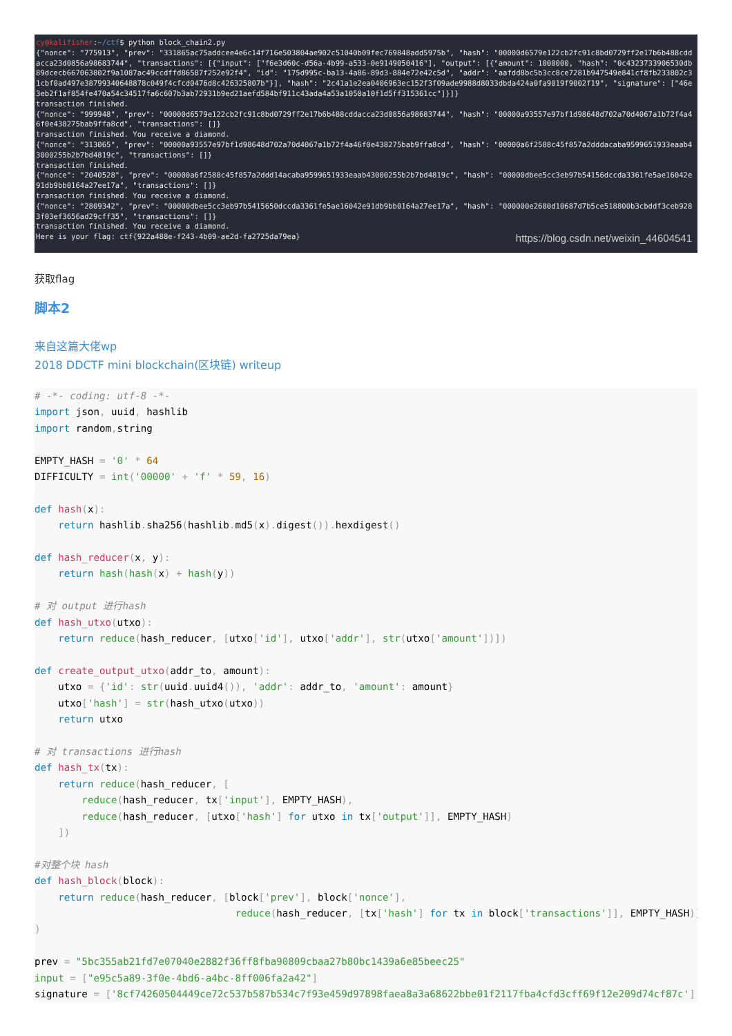cy@kalifisher:~/ctf$ python block_chain2.py {"nonce": "775913", "prev": "331865ac75addcee4e6c14f716e503804ae902c51040b09fec769848add5975b", "hash": "00000d6579e122cb2fc91c8bd0729ff2e17b6b488cddacca23d0856a98683744", "transactions": [{"input": ["f6e3d60c-d56a-4b99-a533-0e9149050416"], "output": [{"amount": 1000000, "hash": "0c4323733906530db89dcecb667063802f9a1087ac49ccdffd86587f252e92f4", "id": "175d995c-ba13-4a86-89d3-884e72e42c5d", "addr": "aafdd8bc5b3cc8ce7281b947549e841cf8fb233802c31cbf0ad497e38799340648878c049f4cfcd0476d8c426325807b"}], "hash": "2c41a1e2ea0406963ec152f3f09ade9988d8033dbda424a0fa9019f9002f19", "signature": ["46e3eb2f1af854fe470a54c34517fa6c607b3ab72931b9ed21aefd584bf911c43ada4a53a1050a10f1d5ff315361cc"]}]} transaction finished. {"nonce": "999948", "prev": "00000d6579e122cb2fc91c8bd0729ff2e17b6b488cddacca23d0856a98683744", "hash": "00000a93557e97bf1d98648d702a70d4067a1b72f4a46f0e438275bab9ffa8cd", "transactions": []} transaction finished. You receive a diamond. {"nonce": "313065", "prev": "00000a93557e97bf1d98648d702a70d4067a1b72f4a46f0e438275bab9ffa8cd", "hash": "00000a6f2588c45f857a2dddacaba9599651933eaab43000255b2b7bd4819c", "transactions": []} transaction finished. {"nonce": "2040528", "prev": "00000a6f2588c45f857a2ddd14acaba9599651933eaab43000255b2b7bd4819c", "hash": "00000dbee5cc3eb97b54156dccda3361fe5ae16042e91db9bb0164a27ee17a", "transactions": []} transaction finished. You receive a diamond. {"nonce": "2809342", "prev": "00000dbee5cc3eb97b5415650dccda3361fe5ae16042e91db9bb0164a27ee17a", "hash": "000000e2680d10687d7b5ce518800b3cbddf3ceb9283f03ef3656ad29cff35", "transactions": []} transaction finished. You receive a diamond. Here is your flag: ctf{922a488e-f243-4b09-ae2d-fa2725da79ea}
https://blog.csdn.net/weixin_44604541
获取flag
脚本2
来自这篇大佬wp
2018 DDCTF mini blockchain(区块链) writeup
# -*- coding: utf-8 -*-
import json, uuid, hashlib
import random, string

EMPTY_HASH = '0' * 64
DIFFICULTY = int('00000' + 'f' * 59, 16)

def hash(x):
    return hashlib. sha256(hashlib. md5(x). digest()). hexdigest()

def hash_reducer(x, y):
    return hash(hash(x) + hash(y))

# 对 output 进行hash
def hash_utxo(utxo):
    return reduce(hash_reducer, [utxo['id'], utxo['addr'], str(utxo['amount'])])

def create_output_utxo(addr_to, amount):
    utxo = {'id': str(uuid. uuid4()), 'addr': addr_to, 'amount': amount}
    utxo['hash'] = str(hash_utxo(utxo))
    return utxo

# 对 transactions 进行hash
def hash_tx(tx):
    return reduce(hash_reducer, [
        reduce(hash_reducer, tx['input'], EMPTY_HASH),
        reduce(hash_reducer, [utxo['hash'] for utxo in tx['output']], EMPTY_HASH)
    ])

#对整个块 hash
def hash_block(block):
    return reduce(hash_reducer, [block['prev'], block['nonce'],
                                  reduce(hash_reducer, [tx['hash'] for tx in block['transactions']], EMPTY_HASH)]
)

prev = "5bc355ab21fd7e07040e2882f36ff8fba90809cbaa27b80bc1439a6e85beec25"
input = ["e95c5a89-3f0e-4bd6-a4bc-8ff006fa2a42"]
signature = ['8cf74260504449ce72c537b587b534c7f93e459d97898faea8a3a68622bbe01f2117fba4cfd3cff69f12e209d74cf87c']